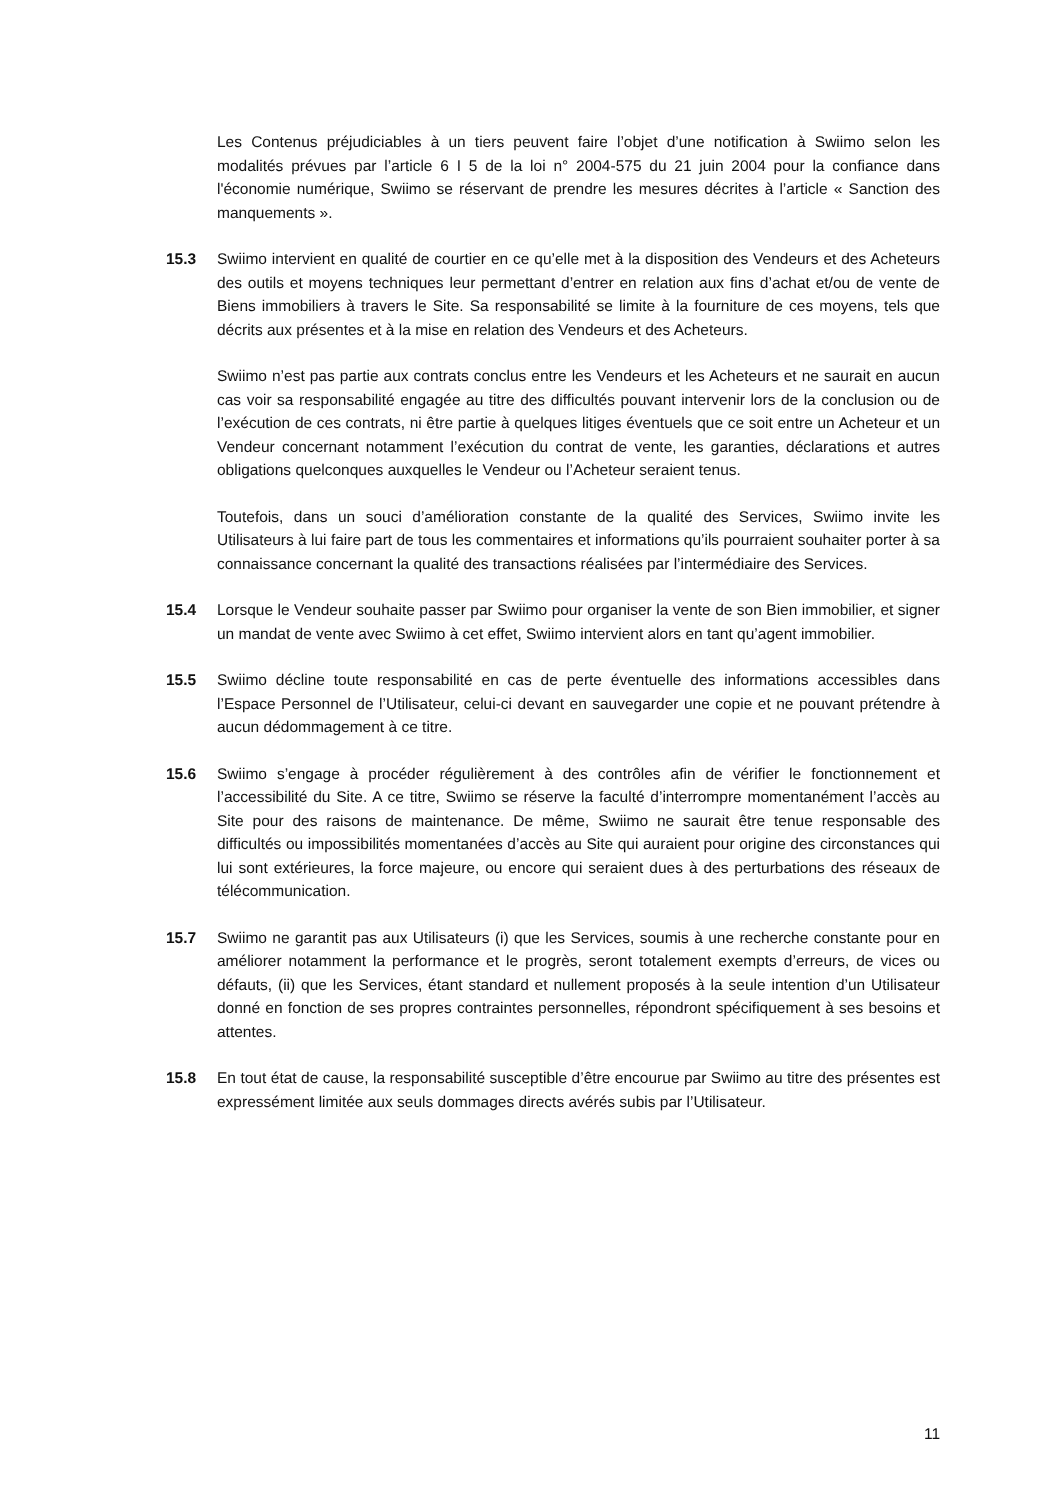Les Contenus préjudiciables à un tiers peuvent faire l’objet d’une notification à Swiimo selon les modalités prévues par l’article 6 I 5 de la loi n° 2004-575 du 21 juin 2004 pour la confiance dans l'économie numérique, Swiimo se réservant de prendre les mesures décrites à l’article « Sanction des manquements ».
15.3 Swiimo intervient en qualité de courtier en ce qu’elle met à la disposition des Vendeurs et des Acheteurs des outils et moyens techniques leur permettant d’entrer en relation aux fins d’achat et/ou de vente de Biens immobiliers à travers le Site. Sa responsabilité se limite à la fourniture de ces moyens, tels que décrits aux présentes et à la mise en relation des Vendeurs et des Acheteurs.
Swiimo n’est pas partie aux contrats conclus entre les Vendeurs et les Acheteurs et ne saurait en aucun cas voir sa responsabilité engagée au titre des difficultés pouvant intervenir lors de la conclusion ou de l’exécution de ces contrats, ni être partie à quelques litiges éventuels que ce soit entre un Acheteur et un Vendeur concernant notamment l’exécution du contrat de vente, les garanties, déclarations et autres obligations quelconques auxquelles le Vendeur ou l’Acheteur seraient tenus.
Toutefois, dans un souci d’amélioration constante de la qualité des Services, Swiimo invite les Utilisateurs à lui faire part de tous les commentaires et informations qu’ils pourraient souhaiter porter à sa connaissance concernant la qualité des transactions réalisées par l’intermédiaire des Services.
15.4 Lorsque le Vendeur souhaite passer par Swiimo pour organiser la vente de son Bien immobilier, et signer un mandat de vente avec Swiimo à cet effet, Swiimo intervient alors en tant qu’agent immobilier.
15.5 Swiimo décline toute responsabilité en cas de perte éventuelle des informations accessibles dans l’Espace Personnel de l’Utilisateur, celui-ci devant en sauvegarder une copie et ne pouvant prétendre à aucun dédommagement à ce titre.
15.6 Swiimo s’engage à procéder régulièrement à des contrôles afin de vérifier le fonctionnement et l’accessibilité du Site. A ce titre, Swiimo se réserve la faculté d’interrompre momentanément l’accès au Site pour des raisons de maintenance. De même, Swiimo ne saurait être tenue responsable des difficultés ou impossibilités momentanées d’accès au Site qui auraient pour origine des circonstances qui lui sont extérieures, la force majeure, ou encore qui seraient dues à des perturbations des réseaux de télécommunication.
15.7 Swiimo ne garantit pas aux Utilisateurs (i) que les Services, soumis à une recherche constante pour en améliorer notamment la performance et le progrès, seront totalement exempts d’erreurs, de vices ou défauts, (ii) que les Services, étant standard et nullement proposés à la seule intention d’un Utilisateur donné en fonction de ses propres contraintes personnelles, répondront spécifiquement à ses besoins et attentes.
15.8 En tout état de cause, la responsabilité susceptible d’être encourue par Swiimo au titre des présentes est expressément limitée aux seuls dommages directs avérés subis par l’Utilisateur.
11